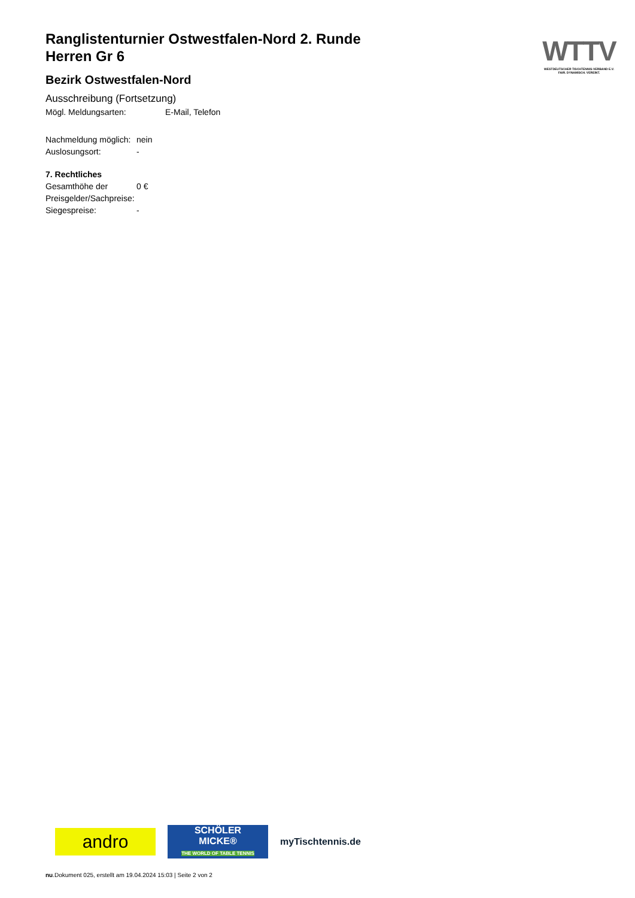Ranglistenturnier Ostwestfalen-Nord 2. Runde
Herren Gr 6
Bezirk Ostwestfalen-Nord
Ausschreibung (Fortsetzung)
Mögl. Meldungsarten: E-Mail, Telefon
Nachmeldung möglich: nein
Auslosungsort: -
7. Rechtliches
Gesamthöhe der Preisgelder/Sachpreise: 0 €
Siegespreise: -
WTTV
WESTDEUTSCHER TISCHTENNIS-VERBAND E.V.
FAIR. DYNAMISCH. VEREINT.
andro
SCHÖLER
MICKE®
THE WORLD OF TABLE TENNIS
myTischtennis.de
nu.Dokument 025, erstellt am 19.04.2024 15:03 | Seite 2 von 2